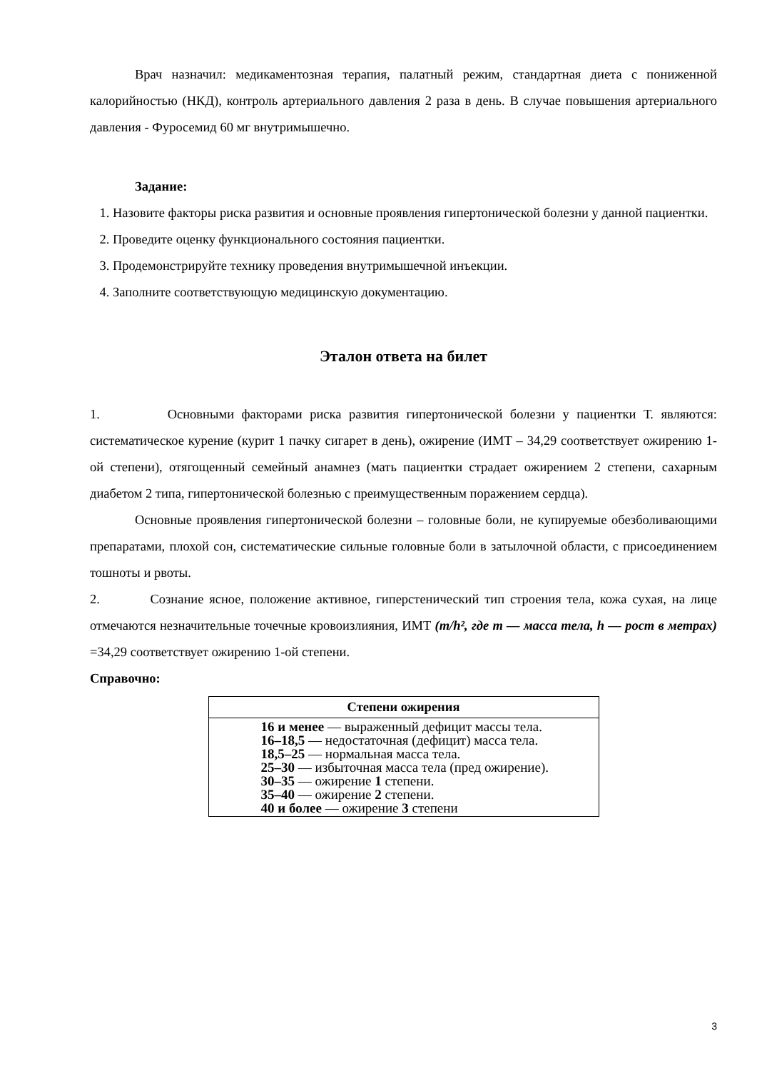Врач назначил: медикаментозная терапия, палатный режим, стандартная диета с пониженной калорийностью (НКД), контроль артериального давления 2 раза в день. В случае повышения артериального давления - Фуросемид 60 мг внутримышечно.
Задание:
1. Назовите факторы риска развития и основные проявления гипертонической болезни у данной пациентки.
2. Проведите оценку функционального состояния пациентки.
3. Продемонстрируйте технику проведения внутримышечной инъекции.
4. Заполните соответствующую медицинскую документацию.
Эталон ответа на билет
1. Основными факторами риска развития гипертонической болезни у пациентки Т. являются: систематическое курение (курит 1 пачку сигарет в день), ожирение (ИМТ – 34,29 соответствует ожирению 1-ой степени), отягощенный семейный анамнез (мать пациентки страдает ожирением 2 степени, сахарным диабетом 2 типа, гипертонической болезнью с преимущественным поражением сердца).
Основные проявления гипертонической болезни – головные боли, не купируемые обезболивающими препаратами, плохой сон, систематические сильные головные боли в затылочной области, с присоединением тошноты и рвоты.
2. Сознание ясное, положение активное, гиперстенический тип строения тела, кожа сухая, на лице отмечаются незначительные точечные кровоизлияния, ИМТ (m/h², где m — масса тела, h — рост в метрах) =34,29 соответствует ожирению 1-ой степени.
Справочно:
| Степени ожирения |
| --- |
| 16 и менее — выраженный дефицит массы тела. 16–18,5 — недостаточная (дефицит) масса тела. 18,5–25 — нормальная масса тела. 25–30 — избыточная масса тела (пред ожирение). 30–35 — ожирение 1 степени. 35–40 — ожирение 2 степени. 40 и более — ожирение 3 степени |
3